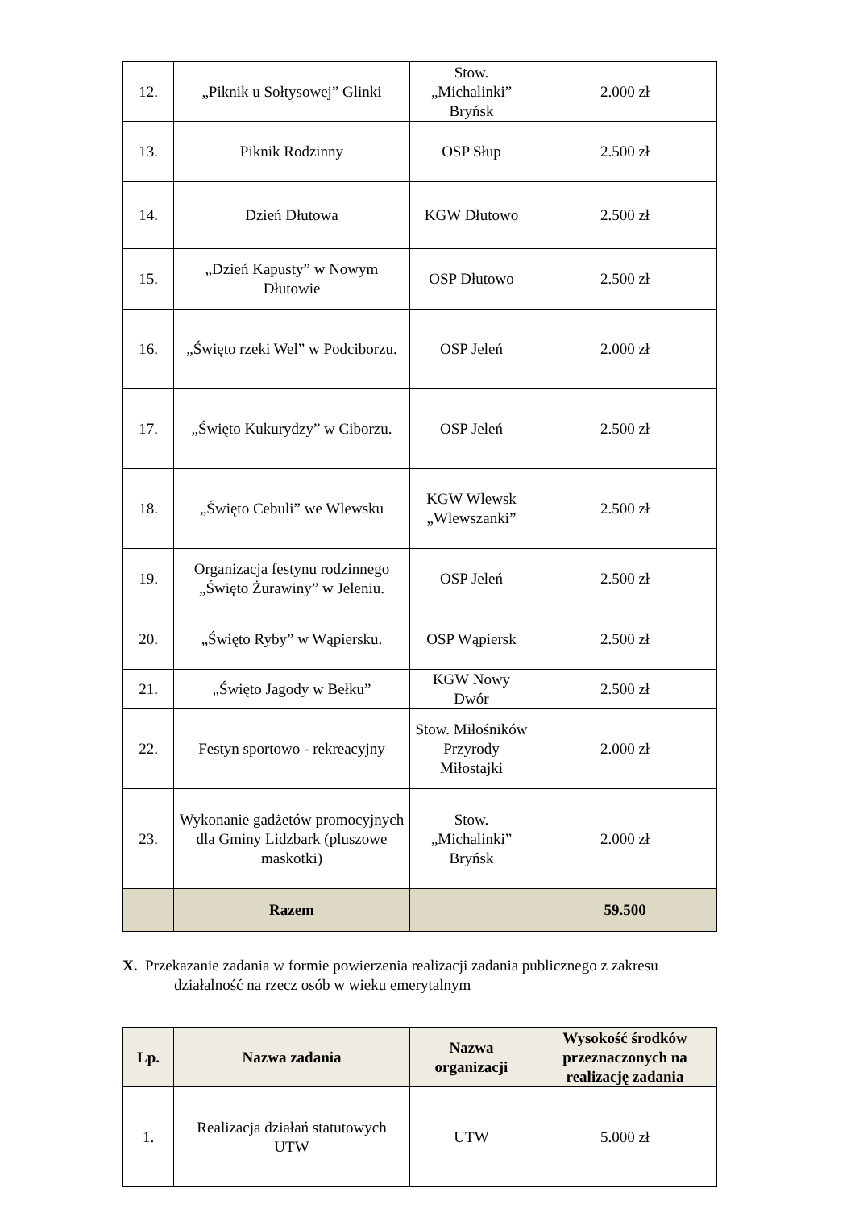| 12. | „Piknik u Sołtysowej” Glinki | Stow. „Michalinki” Bryńsk | 2.000 zł |
| 13. | Piknik Rodzinny | OSP Słup | 2.500 zł |
| 14. | Dzień Dłutowa | KGW Dłutowo | 2.500 zł |
| 15. | „Dzień Kapusty” w Nowym Dłutowie | OSP Dłutowo | 2.500 zł |
| 16. | „Święto rzeki Wel” w Podciborzu. | OSP Jeleń | 2.000 zł |
| 17. | „Święto Kukurydzy” w Ciborzu. | OSP Jeleń | 2.500 zł |
| 18. | „Święto Cebuli” we Wlewsku | KGW Wlewsk „Wlewszanki” | 2.500 zł |
| 19. | Organizacja festynu rodzinnego „Święto Żurawiny” w Jeleniu. | OSP Jeleń | 2.500 zł |
| 20. | „Święto Ryby” w Wąpiersku. | OSP Wąpiersk | 2.500 zł |
| 21. | „Święto Jagody w Bełku” | KGW Nowy Dwór | 2.500 zł |
| 22. | Festyn sportowo - rekreacyjny | Stow. Miłośników Przyrody Miłostajki | 2.000 zł |
| 23. | Wykonanie gadżetów promocyjnych dla Gminy Lidzbark (pluszowe maskotki) | Stow. „Michalinki” Bryńsk | 2.000 zł |
| | Razem | | 59.500 |
X. Przekazanie zadania w formie powierzenia realizacji zadania publicznego z zakresu
działalność na rzecz osób w wieku emerytalnym
| Lp. | Nazwa zadania | Nazwa organizacji | Wysokość środków przeznaczonych na realizację zadania |
| --- | --- | --- | --- |
| 1. | Realizacja działań statutowych UTW | UTW | 5.000 zł |